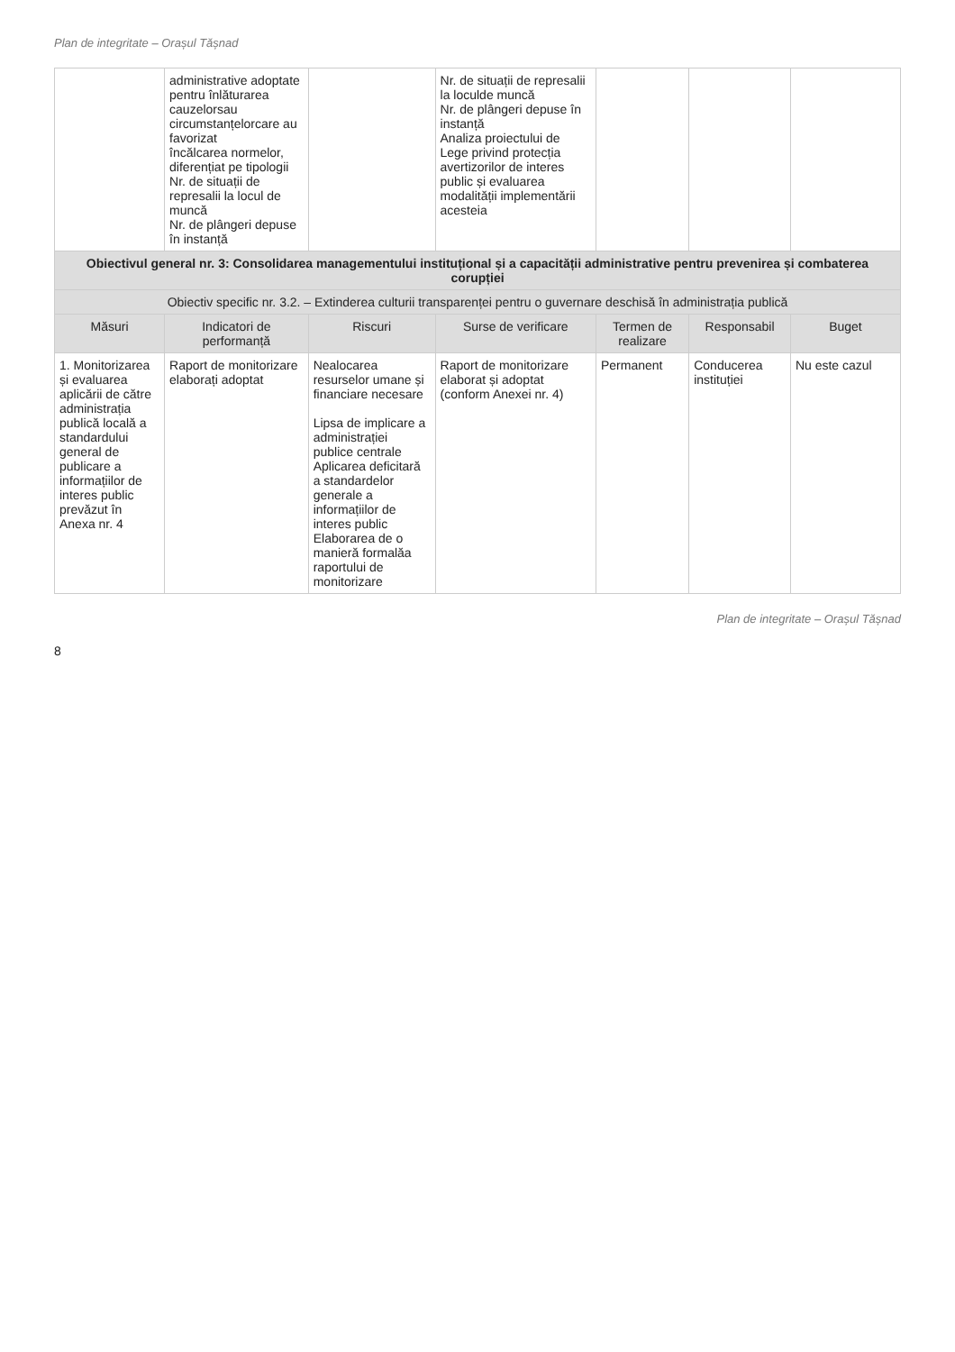Plan de integritate – Orașul Tășnad
| | administrative adoptate pentru înlăturarea cauzelorsau circumstanțelorcare au favorizat încălcarea normelor, diferențiat pe tipologii Nr. de situații de represalii la locul de muncă Nr. de plângeri depuse în instanță | | Nr. de situații de represalii la loculde muncă Nr. de plângeri depuse în instanță Analiza proiectului de Lege privind protecția avertizorilor de interes public și evaluarea modalității implementării acesteia | | | |
| Obiectivul general nr. 3: Consolidarea managementului instituțional și a capacității administrative pentru prevenirea și combaterea corupției | | | | | | |
| Obiectiv specific nr. 3.2. – Extinderea culturii transparenței pentru o guvernare deschisă în administrația publică | | | | | | |
| Măsuri | Indicatori de performanță | Riscuri | Surse de verificare | Termen de realizare | Responsabil | Buget |
| 1. Monitorizarea și evaluarea aplicării de către administrația publică locală a standardului general de publicare a informațiilor de interes public prevăzut în Anexa nr. 4 | Raport de monitorizare elaborați adoptat | Nealocarea resurselor umane și financiare necesare Lipsa de implicare a administrației publice centrale Aplicarea deficitară a standardelor generale a informațiilor de interes public Elaborarea de o manieră formalăa raportului de monitorizare | Raport de monitorizare elaborat și adoptat (conform Anexei nr. 4) | Permanent | Conducerea instituției | Nu este cazul |
Plan de integritate – Orașul Tășnad
8